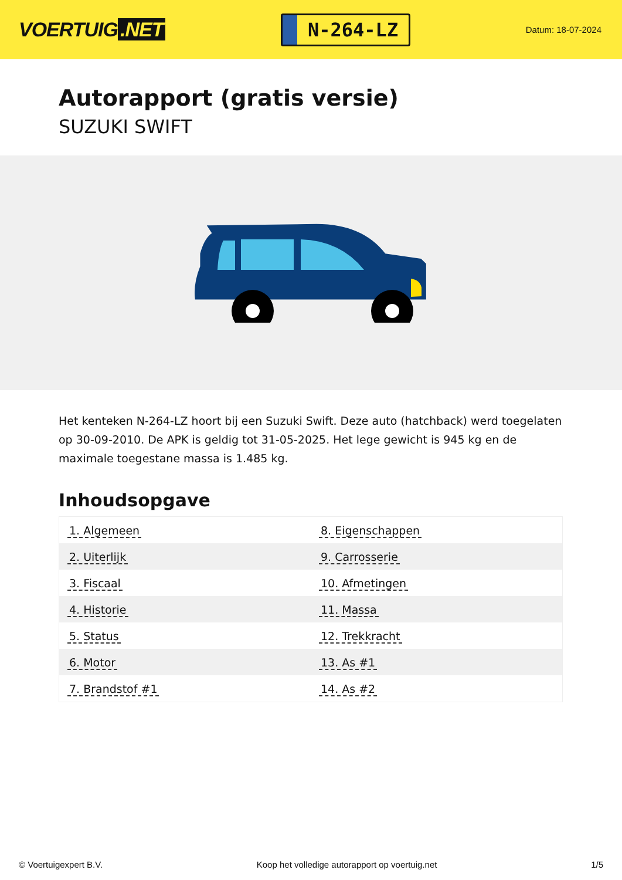VOERTUIG.NET
N-264-LZ
Datum: 18-07-2024
Autorapport (gratis versie)
SUZUKI SWIFT
Het kenteken N-264-LZ hoort bij een Suzuki Swift. Deze auto (hatchback) werd toegelaten op 30-09-2010. De APK is geldig tot 31-05-2025. Het lege gewicht is 945 kg en de maximale toegestane massa is 1.485 kg.
Inhoudsopgave
| 1. Algemeen | 8. Eigenschappen |
| 2. Uiterlijk | 9. Carrosserie |
| 3. Fiscaal | 10. Afmetingen |
| 4. Historie | 11. Massa |
| 5. Status | 12. Trekkracht |
| 6. Motor | 13. As #1 |
| 7. Brandstof #1 | 14. As #2 |
© Voertuigexpert B.V. Koop het volledige autorapport op voertuig.net
1/5